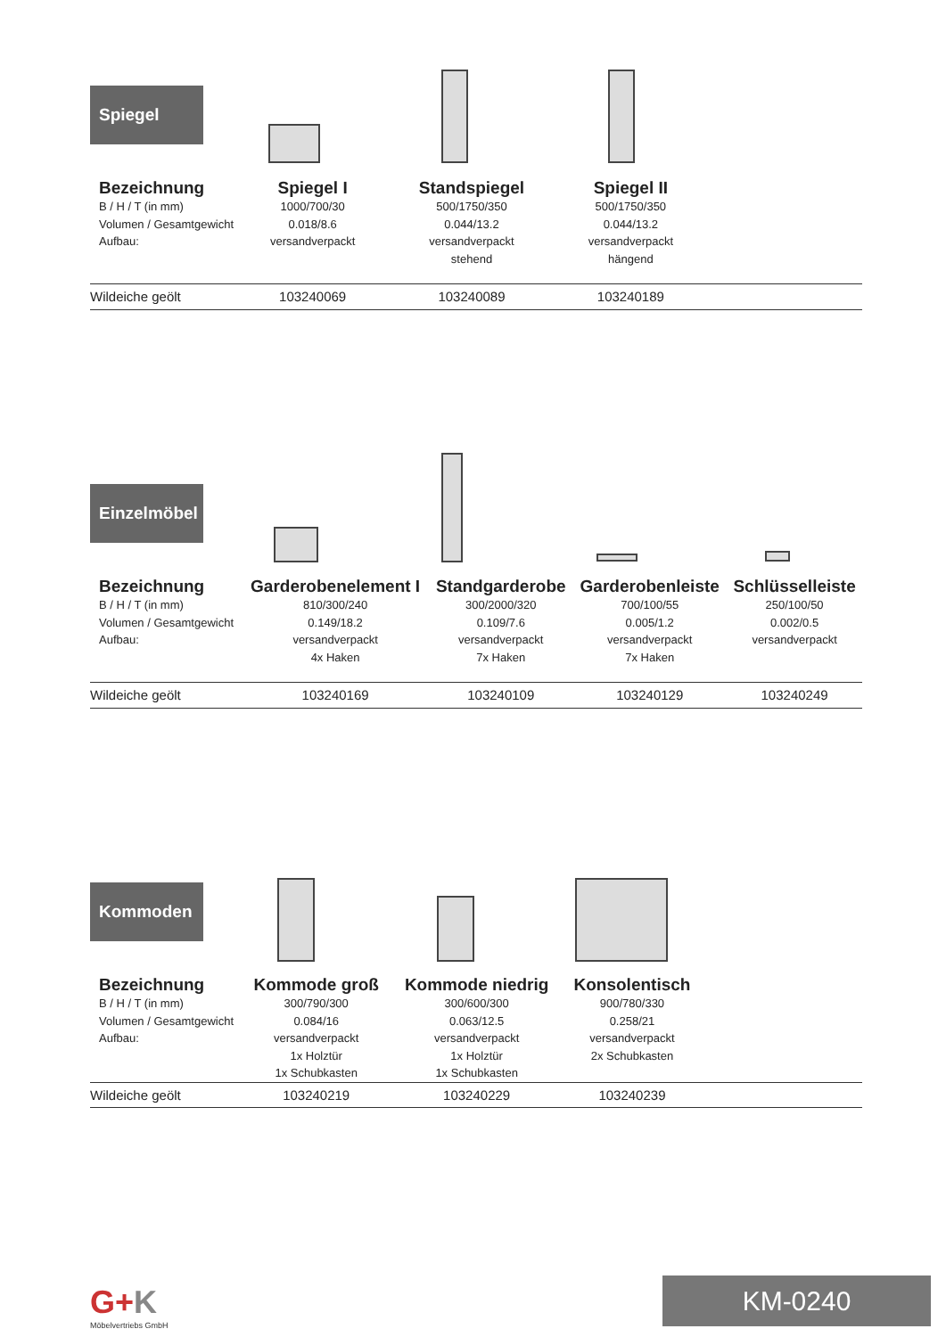Spiegel
| Bezeichnung | Spiegel I | Standspiegel | Spiegel II | |
| --- | --- | --- | --- | --- |
| B / H / T (in mm) Volumen / Gesamtgewicht Aufbau: | 1000/700/30 0.018/8.6 versandverpackt | 500/1750/350 0.044/13.2 versandverpackt stehend | 500/1750/350 0.044/13.2 versandverpackt hängend | |
| Wildeiche geölt | 103240069 | 103240089 | 103240189 | |
Einzelmöbel
| Bezeichnung | Garderobenelement I | Standgarderobe | Garderobenleiste | Schlüsselleiste |
| --- | --- | --- | --- | --- |
| B / H / T (in mm) Volumen / Gesamtgewicht Aufbau: | 810/300/240 0.149/18.2 versandverpackt 4x Haken | 300/2000/320 0.109/7.6 versandverpackt 7x Haken | 700/100/55 0.005/1.2 versandverpackt 7x Haken | 250/100/50 0.002/0.5 versandverpackt |
| Wildeiche geölt | 103240169 | 103240109 | 103240129 | 103240249 |
Kommoden
| Bezeichnung | Kommode groß | Kommode niedrig | Konsolentisch | |
| --- | --- | --- | --- | --- |
| B / H / T (in mm) Volumen / Gesamtgewicht Aufbau: | 300/790/300 0.084/16 versandverpackt 1x Holztür 1x Schubkasten | 300/600/300 0.063/12.5 versandverpackt 1x Holztür 1x Schubkasten | 900/780/330 0.258/21 versandverpackt 2x Schubkasten | |
| Wildeiche geölt | 103240219 | 103240229 | 103240239 | |
G+K
Möbelvertriebs GmbH
KM-0240